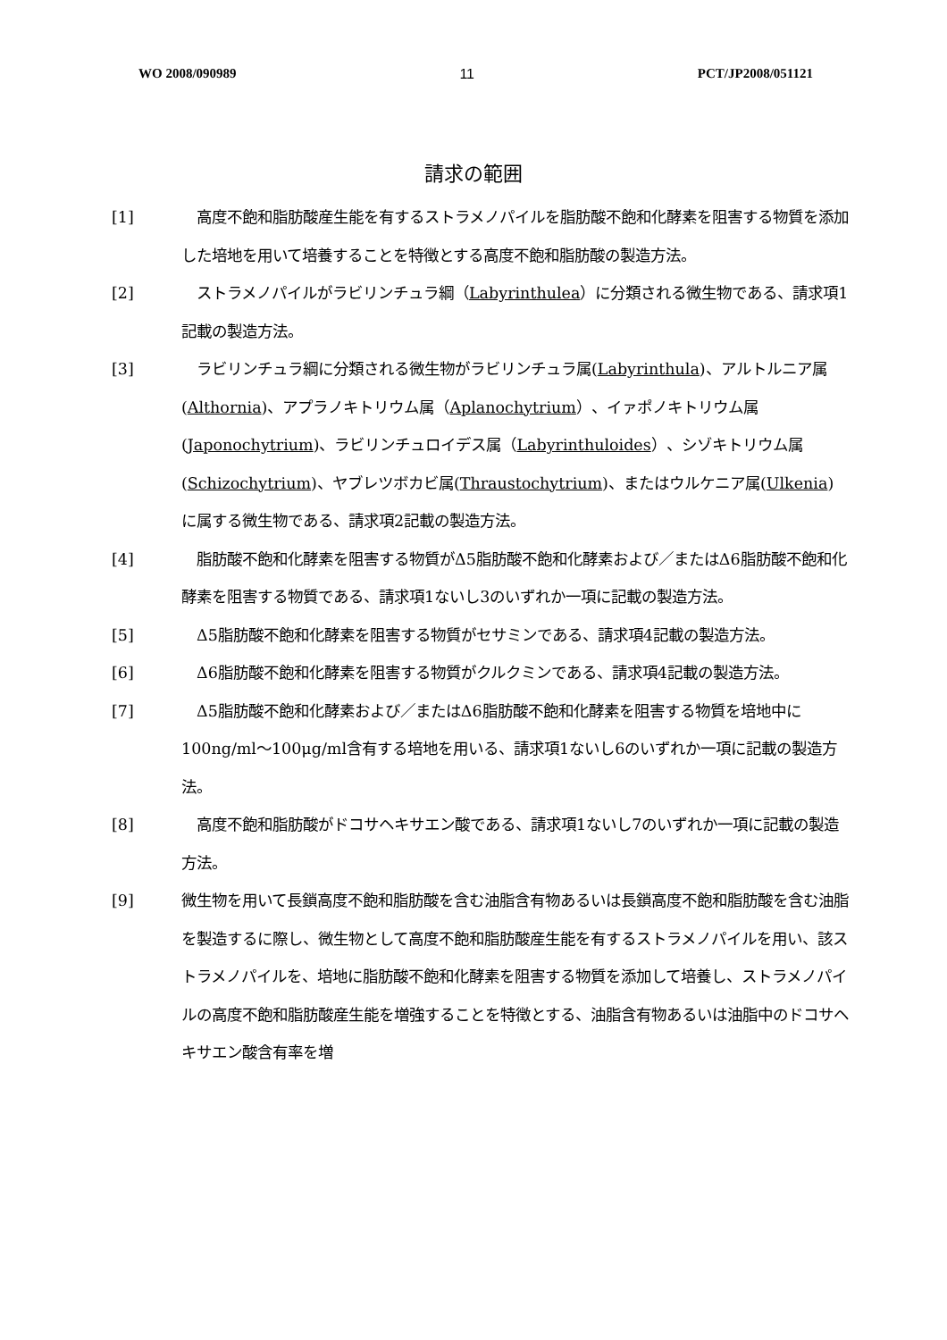WO 2008/090989 11 PCT/JP2008/051121
請求の範囲
[1] 　高度不飽和脂肪酸産生能を有するストラメノパイルを脂肪酸不飽和化酵素を阻害する物質を添加した培地を用いて培養することを特徴とする高度不飽和脂肪酸の製造方法。
[2] 　ストラメノパイルがラビリンチュラ綱（Labyrinthulea）に分類される微生物である、請求項1記載の製造方法。
[3] 　ラビリンチュラ綱に分類される微生物がラビリンチュラ属(Labyrinthula)、アルトルニア属(Althornia)、アプラノキトリウム属（Aplanochytrium）、イァポノキトリウム属(Japonochytrium)、ラビリンチュロイデス属（Labyrinthuloides）、シゾキトリウム属(Schizochytrium)、ヤブレツボカビ属(Thraustochytrium)、またはウルケニア属(Ulkenia)に属する微生物である、請求項2記載の製造方法。
[4] 　脂肪酸不飽和化酵素を阻害する物質がΔ5脂肪酸不飽和化酵素および／またはΔ6脂肪酸不飽和化酵素を阻害する物質である、請求項1ないし3のいずれか一項に記載の製造方法。
[5] 　Δ5脂肪酸不飽和化酵素を阻害する物質がセサミンである、請求項4記載の製造方法。
[6] 　Δ6脂肪酸不飽和化酵素を阻害する物質がクルクミンである、請求項4記載の製造方法。
[7] 　Δ5脂肪酸不飽和化酵素および／またはΔ6脂肪酸不飽和化酵素を阻害する物質を培地中に100ng/ml～100μg/ml含有する培地を用いる、請求項1ないし6のいずれか一項に記載の製造方法。
[8] 　高度不飽和脂肪酸がドコサヘキサエン酸である、請求項1ないし7のいずれか一項に記載の製造方法。
[9] 微生物を用いて長鎖高度不飽和脂肪酸を含む油脂含有物あるいは長鎖高度不飽和脂肪酸を含む油脂を製造するに際し、微生物として高度不飽和脂肪酸産生能を有するストラメノパイルを用い、該ストラメノパイルを、培地に脂肪酸不飽和化酵素を阻害する物質を添加して培養し、ストラメノパイルの高度不飽和脂肪酸産生能を増強することを特徴とする、油脂含有物あるいは油脂中のドコサヘキサエン酸含有率を増